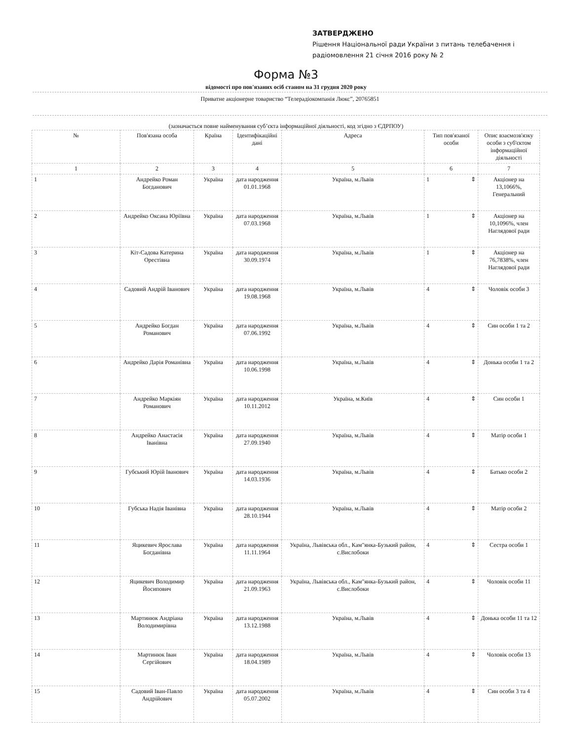ЗАТВЕРДЖЕНО
Рішення Національної ради України з питань телебачення і
радіомовлення 21 січня 2016 року № 2
Форма №3
відомості про пов'язаних осіб станом на 31 грудня 2020 року
Приватне акціонерне товариство “Телерадіокомпанія Люкс”, 20765851
(зазначається повне найменування суб’єкта інформаційної діяльності, код згідно з ЄДРПОУ)
| № | Пов'язана особа | Країна | Ідентифікаційні дані | Адреса | Тип пов'язаної особи | Опис взаємозв'язку особи з суб'єктом інформаційної діяльності |
| --- | --- | --- | --- | --- | --- | --- |
| 1 | 2 | 3 | 4 | 5 | 6 | 7 |
| 1 | Андрейко Роман Богданович | Україна | дата народження 01.01.1968 | Україна, м.Львів | 1 ⇕ | Акціонер на 13,1066%, Генеральний |
| 2 | Андрейко Оксана Юріївна | Україна | дата народження 07.03.1968 | Україна, м.Львів | 1 ⇕ | Акціонер на 10,1096%, член Наглядової ради |
| 3 | Кіт-Садова Катерина Орестівна | Україна | дата народження 30.09.1974 | Україна, м.Львів | 1 ⇕ | Акціонер на 76,7838%, член Наглядової ради |
| 4 | Садовий Андрій Іванович | Україна | дата народження 19.08.1968 | Україна, м.Львів | 4 ⇕ | Чоловік особи 3 |
| 5 | Андрейко Богдан Романович | Україна | дата народження 07.06.1992 | Україна, м.Львів | 4 ⇕ | Син особи 1 та 2 |
| 6 | Андрейко Дарія Романівна | Україна | дата народження 10.06.1998 | Україна, м.Львів | 4 ⇕ | Донька особи 1 та 2 |
| 7 | Андрейко Маркіян Романович | Україна | дата народження 10.11.2012 | Україна, м.Київ | 4 ⇕ | Син особи 1 |
| 8 | Андрейко Анастасія Іванівна | Україна | дата народження 27.09.1940 | Україна, м.Львів | 4 ⇕ | Матір особи 1 |
| 9 | Губський Юрій Іванович | Україна | дата народження 14.03.1936 | Україна, м.Львів | 4 ⇕ | Батько особи 2 |
| 10 | Губська Надія Іванівна | Україна | дата народження 28.10.1944 | Україна, м.Львів | 4 ⇕ | Матір особи 2 |
| 11 | Яцикевич Ярослава Богданівна | Україна | дата народження 11.11.1964 | Україна, Львівська обл., Кам"янка-Бузький район, с.Вислобоки | 4 ⇕ | Сестра особи 1 |
| 12 | Яцикевич Володимир Йосипович | Україна | дата народження 21.09.1963 | Україна, Львівська обл., Кам"янка-Бузький район, с.Вислобоки | 4 ⇕ | Чоловік особи 11 |
| 13 | Мартинюк Андріана Володимирівна | Україна | дата народження 13.12.1988 | Україна, м.Львів | 4 ⇕ | Донька особи 11 та 12 |
| 14 | Мартинюк Іван Сергійович | Україна | дата народження 18.04.1989 | Україна, м.Львів | 4 ⇕ | Чоловік особи 13 |
| 15 | Садовий Іван-Павло Андрійович | Україна | дата народження 05.07.2002 | Україна, м.Львів | 4 ⇕ | Син особи 3 та 4 |